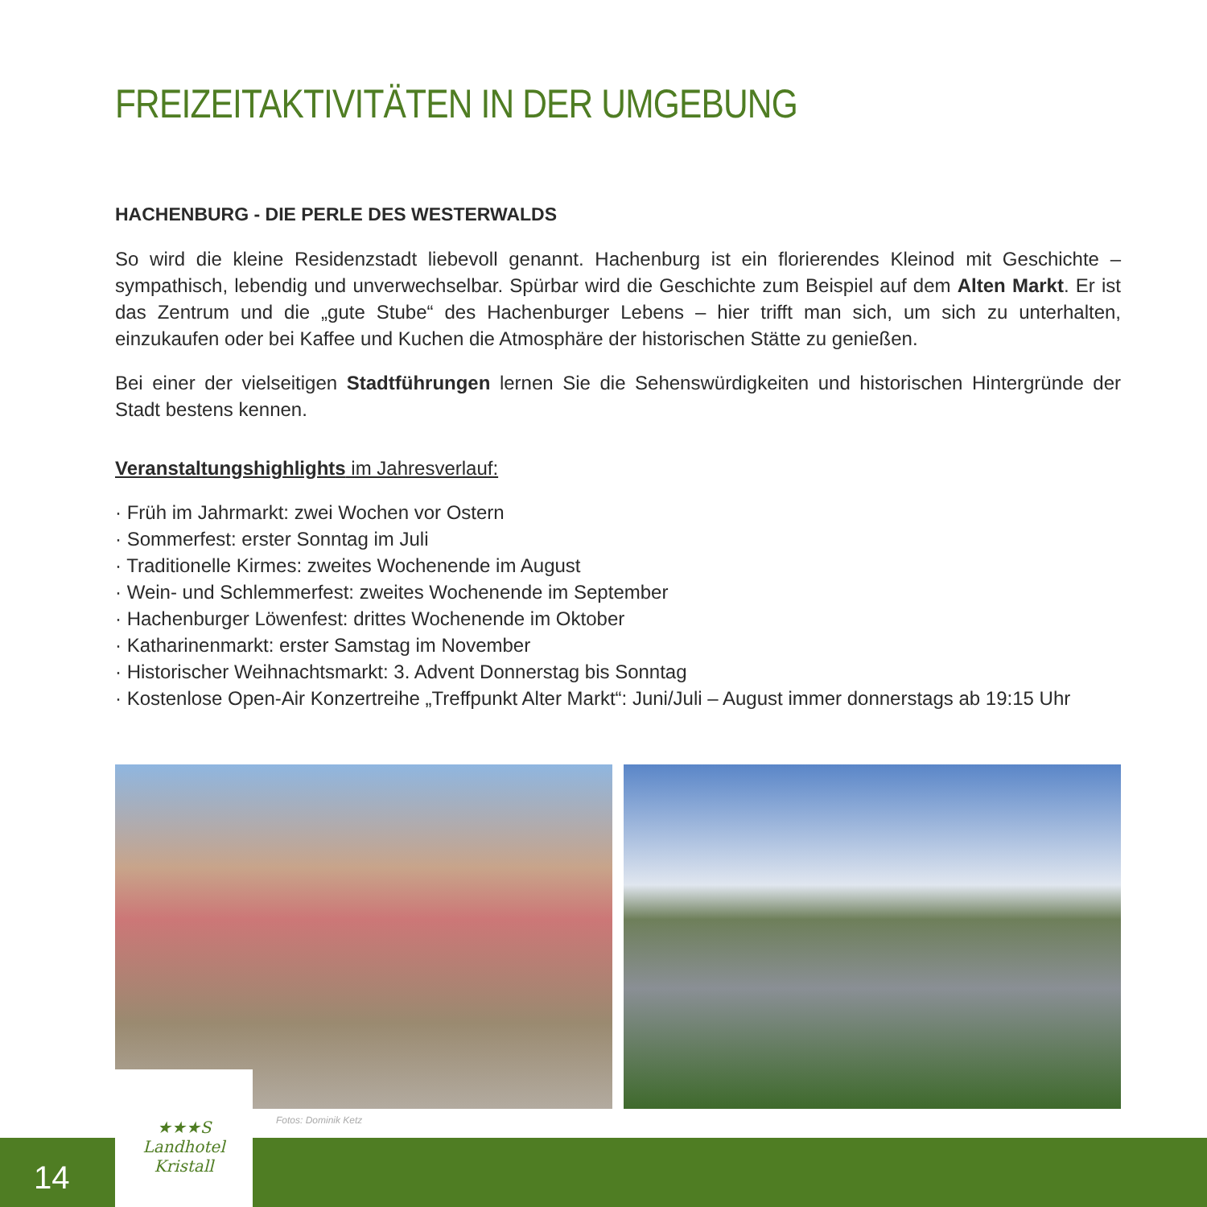FREIZEITAKTIVITÄTEN IN DER UMGEBUNG
HACHENBURG - DIE PERLE DES WESTERWALDS
So wird die kleine Residenzstadt liebevoll genannt. Hachenburg ist ein florierendes Kleinod mit Geschichte – sympathisch, lebendig und unverwechselbar. Spürbar wird die Geschichte zum Beispiel auf dem Alten Markt. Er ist das Zentrum und die „gute Stube“ des Hachenburger Lebens – hier trifft man sich, um sich zu unterhalten, einzukaufen oder bei Kaffee und Kuchen die Atmosphäre der historischen Stätte zu genießen.
Bei einer der vielseitigen Stadtführungen lernen Sie die Sehenswürdigkeiten und historischen Hintergründe der Stadt bestens kennen.
Veranstaltungshighlights im Jahresverlauf:
· Früh im Jahrmarkt: zwei Wochen vor Ostern
· Sommerfest: erster Sonntag im Juli
· Traditionelle Kirmes: zweites Wochenende im August
· Wein- und Schlemmerfest: zweites Wochenende im September
· Hachenburger Löwenfest: drittes Wochenende im Oktober
· Katharinenmarkt: erster Samstag im November
· Historischer Weihnachtsmarkt: 3. Advent Donnerstag bis Sonntag
· Kostenlose Open-Air Konzertreihe „Treffpunkt Alter Markt“: Juni/Juli – August immer donnerstags ab 19:15 Uhr
Fotos: Dominik Ketz
14
★★★S
Landhotel
Kristall